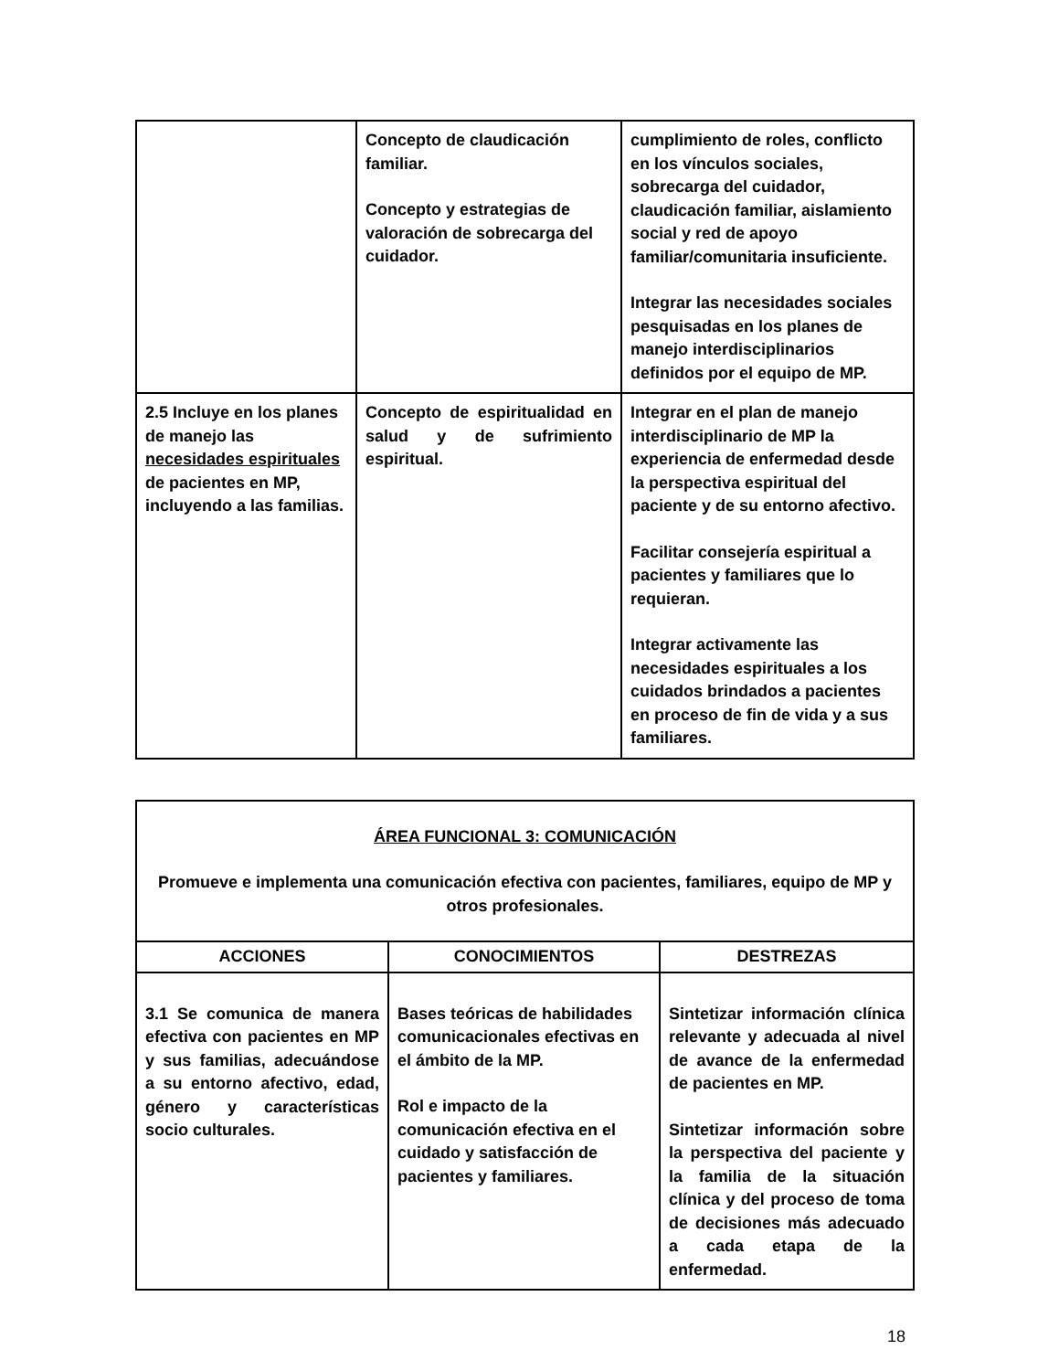| | Concepto de claudicación familiar. Concepto y estrategias de valoración de sobrecarga del cuidador. | cumplimiento de roles, conflicto en los vínculos sociales, sobrecarga del cuidador, claudicación familiar, aislamiento social y red de apoyo familiar/comunitaria insuficiente. Integrar las necesidades sociales pesquisadas en los planes de manejo interdisciplinarios definidos por el equipo de MP. |
| 2.5 Incluye en los planes de manejo las necesidades espirituales de pacientes en MP, incluyendo a las familias. | Concepto de espiritualidad en salud y de sufrimiento espiritual. | Integrar en el plan de manejo interdisciplinario de MP la experiencia de enfermedad desde la perspectiva espiritual del paciente y de su entorno afectivo. Facilitar consejería espiritual a pacientes y familiares que lo requieran. Integrar activamente las necesidades espirituales a los cuidados brindados a pacientes en proceso de fin de vida y a sus familiares. |
| ÁREA FUNCIONAL 3: COMUNICACIÓN Promueve e implementa una comunicación efectiva con pacientes, familiares, equipo de MP y otros profesionales. | | |
| ACCIONES | CONOCIMIENTOS | DESTREZAS |
| 3.1 Se comunica de manera efectiva con pacientes en MP y sus familias, adecuándose a su entorno afectivo, edad, género y características socio culturales. | Bases teóricas de habilidades comunicacionales efectivas en el ámbito de la MP. Rol e impacto de la comunicación efectiva en el cuidado y satisfacción de pacientes y familiares. | Sintetizar información clínica relevante y adecuada al nivel de avance de la enfermedad de pacientes en MP. Sintetizar información sobre la perspectiva del paciente y la familia de la situación clínica y del proceso de toma de decisiones más adecuado a cada etapa de la enfermedad. |
18